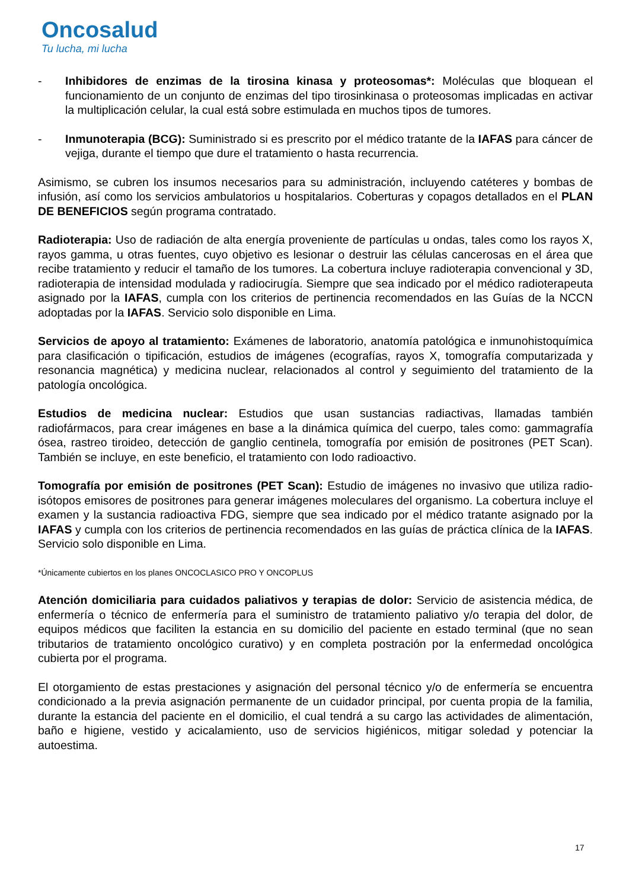Oncosalud
Tu lucha, mi lucha
- Inhibidores de enzimas de la tirosina kinasa y proteosomas*: Moléculas que bloquean el funcionamiento de un conjunto de enzimas del tipo tirosinkinasa o proteosomas implicadas en activar la multiplicación celular, la cual está sobre estimulada en muchos tipos de tumores.
- Inmunoterapia (BCG): Suministrado si es prescrito por el médico tratante de la IAFAS para cáncer de vejiga, durante el tiempo que dure el tratamiento o hasta recurrencia.
Asimismo, se cubren los insumos necesarios para su administración, incluyendo catéteres y bombas de infusión, así como los servicios ambulatorios u hospitalarios. Coberturas y copagos detallados en el PLAN DE BENEFICIOS según programa contratado.
Radioterapia: Uso de radiación de alta energía proveniente de partículas u ondas, tales como los rayos X, rayos gamma, u otras fuentes, cuyo objetivo es lesionar o destruir las células cancerosas en el área que recibe tratamiento y reducir el tamaño de los tumores. La cobertura incluye radioterapia convencional y 3D, radioterapia de intensidad modulada y radiocirugía. Siempre que sea indicado por el médico radioterapeuta asignado por la IAFAS, cumpla con los criterios de pertinencia recomendados en las Guías de la NCCN adoptadas por la IAFAS. Servicio solo disponible en Lima.
Servicios de apoyo al tratamiento: Exámenes de laboratorio, anatomía patológica e inmunohistoquímica para clasificación o tipificación, estudios de imágenes (ecografías, rayos X, tomografía computarizada y resonancia magnética) y medicina nuclear, relacionados al control y seguimiento del tratamiento de la patología oncológica.
Estudios de medicina nuclear: Estudios que usan sustancias radiactivas, llamadas también radiofármacos, para crear imágenes en base a la dinámica química del cuerpo, tales como: gammagrafía ósea, rastreo tiroideo, detección de ganglio centinela, tomografía por emisión de positrones (PET Scan). También se incluye, en este beneficio, el tratamiento con Iodo radioactivo.
Tomografía por emisión de positrones (PET Scan): Estudio de imágenes no invasivo que utiliza radio-isótopos emisores de positrones para generar imágenes moleculares del organismo. La cobertura incluye el examen y la sustancia radioactiva FDG, siempre que sea indicado por el médico tratante asignado por la IAFAS y cumpla con los criterios de pertinencia recomendados en las guías de práctica clínica de la IAFAS. Servicio solo disponible en Lima.
*Únicamente cubiertos en los planes ONCOCLASICO PRO Y ONCOPLUS
Atención domiciliaria para cuidados paliativos y terapias de dolor: Servicio de asistencia médica, de enfermería o técnico de enfermería para el suministro de tratamiento paliativo y/o terapia del dolor, de equipos médicos que faciliten la estancia en su domicilio del paciente en estado terminal (que no sean tributarios de tratamiento oncológico curativo) y en completa postración por la enfermedad oncológica cubierta por el programa.
El otorgamiento de estas prestaciones y asignación del personal técnico y/o de enfermería se encuentra condicionado a la previa asignación permanente de un cuidador principal, por cuenta propia de la familia, durante la estancia del paciente en el domicilio, el cual tendrá a su cargo las actividades de alimentación, baño e higiene, vestido y acicalamiento, uso de servicios higiénicos, mitigar soledad y potenciar la autoestima.
17